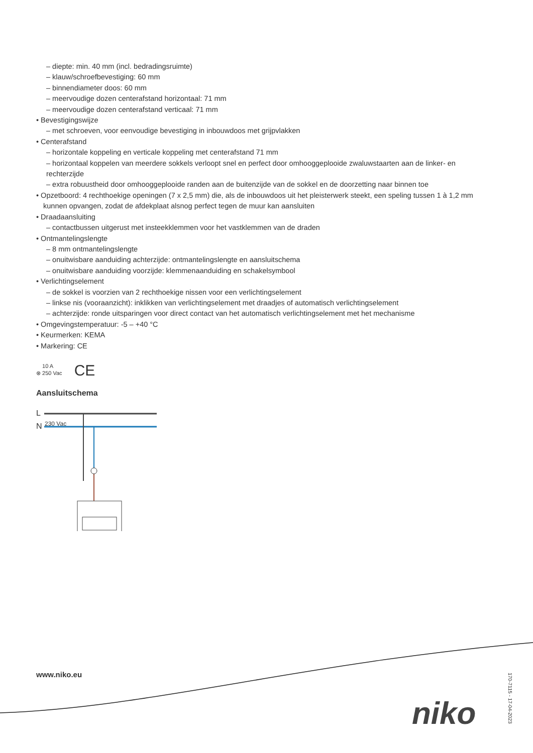– diepte: min. 40 mm (incl. bedradingsruimte)
– klauw/schroefbevestiging: 60 mm
– binnendiameter doos: 60 mm
– meervoudige dozen centerafstand horizontaal: 71 mm
– meervoudige dozen centerafstand verticaal: 71 mm
• Bevestigingswijze
– met schroeven, voor eenvoudige bevestiging in inbouwdoos met grijpvlakken
• Centerafstand
– horizontale koppeling en verticale koppeling met centerafstand 71 mm
– horizontaal koppelen van meerdere sokkels verloopt snel en perfect door omhooggeplooide zwaluwstaarten aan de linker- en rechterzijde
– extra robuustheid door omhooggeplooide randen aan de buitenzijde van de sokkel en de doorzetting naar binnen toe
• Opzetboord: 4 rechthoekige openingen (7 x 2,5 mm) die, als de inbouwdoos uit het pleisterwerk steekt, een speling tussen 1 à 1,2 mm kunnen opvangen, zodat de afdekplaat alsnog perfect tegen de muur kan aansluiten
• Draadaansluiting
– contactbussen uitgerust met insteekklemmen voor het vastklemmen van de draden
• Ontmantelingslengte
– 8 mm ontmantelingslengte
– onuitwisbare aanduiding achterzijde: ontmantelingslengte en aansluitschema
– onuitwisbare aanduiding voorzijde: klemmenaanduiding en schakelsymbool
• Verlichtingselement
– de sokkel is voorzien van 2 rechthoekige nissen voor een verlichtingselement
– linkse nis (vooraanzicht): inklikken van verlichtingselement met draadjes of automatisch verlichtingselement
– achterzijde: ronde uitsparingen voor direct contact van het automatisch verlichtingselement met het mechanisme
• Omgevingstemperatuur: -5 – +40 °C
• Keurmerken: KEMA
• Markering: CE
⊗ 10 A
250 Vac CE
Aansluitschema
L
N
230 Vac
www.niko.eu
niko
170-7115 - 17-04-2023